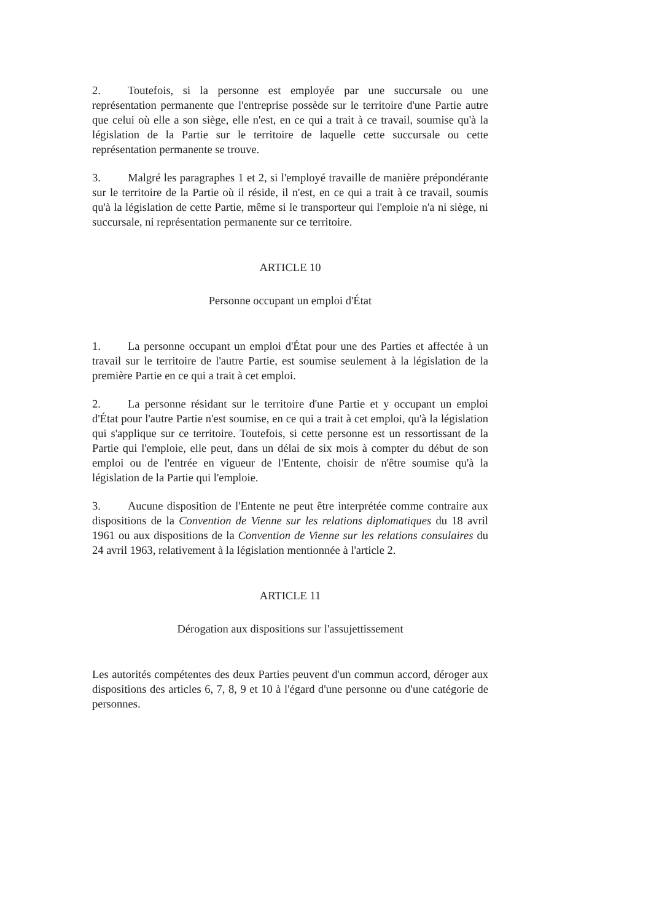2. Toutefois, si la personne est employée par une succursale ou une représentation permanente que l'entreprise possède sur le territoire d'une Partie autre que celui où elle a son siège, elle n'est, en ce qui a trait à ce travail, soumise qu'à la législation de la Partie sur le territoire de laquelle cette succursale ou cette représentation permanente se trouve.
3. Malgré les paragraphes 1 et 2, si l'employé travaille de manière prépondérante sur le territoire de la Partie où il réside, il n'est, en ce qui a trait à ce travail, soumis qu'à la législation de cette Partie, même si le transporteur qui l'emploie n'a ni siège, ni succursale, ni représentation permanente sur ce territoire.
ARTICLE 10
Personne occupant un emploi d'État
1. La personne occupant un emploi d'État pour une des Parties et affectée à un travail sur le territoire de l'autre Partie, est soumise seulement à la législation de la première Partie en ce qui a trait à cet emploi.
2. La personne résidant sur le territoire d'une Partie et y occupant un emploi d'État pour l'autre Partie n'est soumise, en ce qui a trait à cet emploi, qu'à la législation qui s'applique sur ce territoire. Toutefois, si cette personne est un ressortissant de la Partie qui l'emploie, elle peut, dans un délai de six mois à compter du début de son emploi ou de l'entrée en vigueur de l'Entente, choisir de n'être soumise qu'à la législation de la Partie qui l'emploie.
3. Aucune disposition de l'Entente ne peut être interprétée comme contraire aux dispositions de la Convention de Vienne sur les relations diplomatiques du 18 avril 1961 ou aux dispositions de la Convention de Vienne sur les relations consulaires du 24 avril 1963, relativement à la législation mentionnée à l'article 2.
ARTICLE 11
Dérogation aux dispositions sur l'assujettissement
Les autorités compétentes des deux Parties peuvent d'un commun accord, déroger aux dispositions des articles 6, 7, 8, 9 et 10 à l'égard d'une personne ou d'une catégorie de personnes.